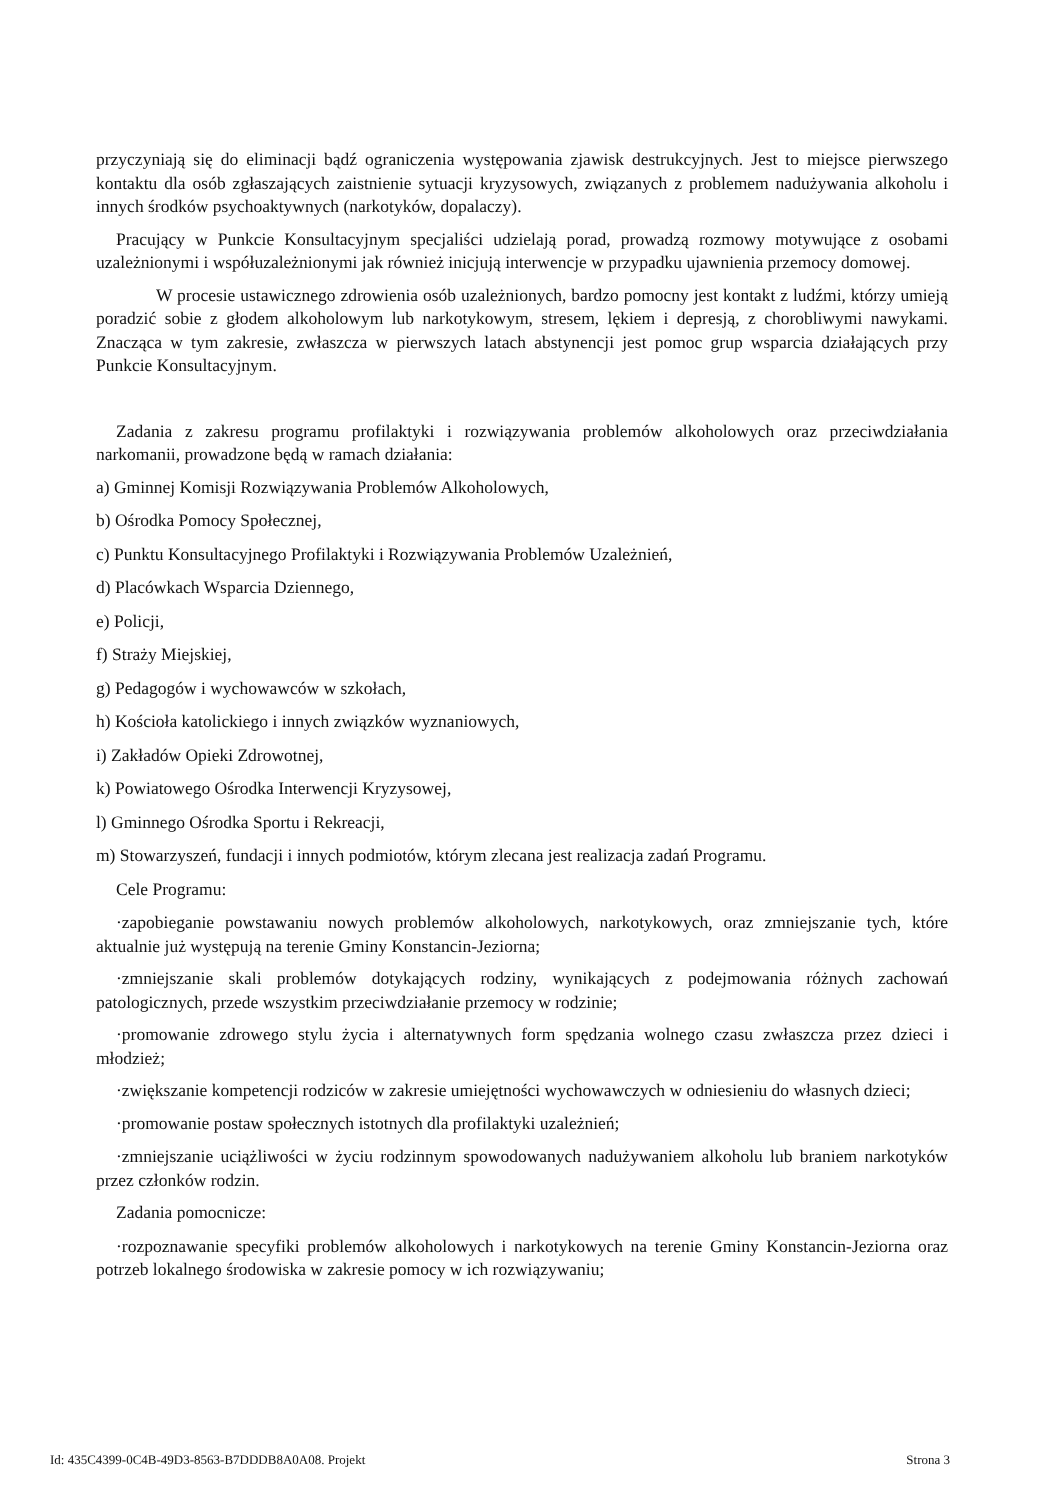przyczyniają się do eliminacji bądź ograniczenia występowania zjawisk destrukcyjnych. Jest to miejsce pierwszego kontaktu dla osób zgłaszających zaistnienie sytuacji kryzysowych, związanych z problemem nadużywania alkoholu i innych środków psychoaktywnych (narkotyków, dopalaczy).
Pracujący w Punkcie Konsultacyjnym specjaliści udzielają porad, prowadzą rozmowy motywujące z osobami uzależnionymi i współuzależnionymi jak również inicjują interwencje w przypadku ujawnienia przemocy domowej.
W procesie ustawicznego zdrowienia osób uzależnionych, bardzo pomocny jest kontakt z ludźmi, którzy umieją poradzić sobie z głodem alkoholowym lub narkotykowym, stresem, lękiem i depresją, z chorobliwymi nawykami. Znacząca w tym zakresie, zwłaszcza w pierwszych latach abstynencji jest pomoc grup wsparcia działających przy Punkcie Konsultacyjnym.
Zadania z zakresu programu profilaktyki i rozwiązywania problemów alkoholowych oraz przeciwdziałania narkomanii, prowadzone będą w ramach działania:
a) Gminnej Komisji Rozwiązywania Problemów Alkoholowych,
b) Ośrodka Pomocy Społecznej,
c) Punktu Konsultacyjnego Profilaktyki i Rozwiązywania Problemów Uzależnień,
d) Placówkach Wsparcia Dziennego,
e) Policji,
f) Straży Miejskiej,
g) Pedagogów i wychowawców w szkołach,
h) Kościoła katolickiego i innych związków wyznaniowych,
i) Zakładów Opieki Zdrowotnej,
k) Powiatowego Ośrodka Interwencji Kryzysowej,
l) Gminnego Ośrodka Sportu i Rekreacji,
m) Stowarzyszeń, fundacji i innych podmiotów, którym zlecana jest realizacja zadań Programu.
Cele Programu:
·zapobieganie powstawaniu nowych problemów alkoholowych, narkotykowych, oraz zmniejszanie tych, które aktualnie już występują na terenie Gminy Konstancin-Jeziorna;
·zmniejszanie skali problemów dotykających rodziny, wynikających z podejmowania różnych zachowań patologicznych, przede wszystkim przeciwdziałanie przemocy w rodzinie;
·promowanie zdrowego stylu życia i alternatywnych form spędzania wolnego czasu zwłaszcza przez dzieci i młodzież;
·zwiększanie kompetencji rodziców w zakresie umiejętności wychowawczych w odniesieniu do własnych dzieci;
·promowanie postaw społecznych istotnych dla profilaktyki uzależnień;
·zmniejszanie uciążliwości w życiu rodzinnym spowodowanych nadużywaniem alkoholu lub braniem narkotyków przez członków rodzin.
Zadania pomocnicze:
·rozpoznawanie specyfiki problemów alkoholowych i narkotykowych na terenie Gminy Konstancin-Jeziorna oraz potrzeb lokalnego środowiska w zakresie pomocy w ich rozwiązywaniu;
Id: 435C4399-0C4B-49D3-8563-B7DDDB8A0A08. Projekt Strona 3